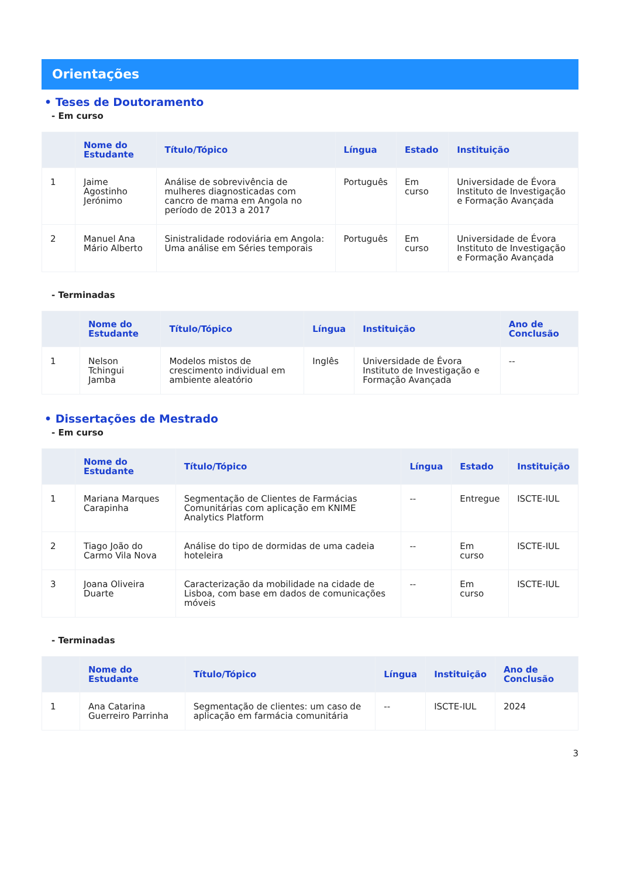Orientações
• Teses de Doutoramento
- Em curso
| | Nome do Estudante | Título/Tópico | Língua | Estado | Instituição |
| --- | --- | --- | --- | --- | --- |
| 1 | Jaime Agostinho Jerónimo | Análise de sobrevivência de mulheres diagnosticadas com cancro de mama em Angola no período de 2013 a 2017 | Português | Em curso | Universidade de Évora Instituto de Investigação e Formação Avançada |
| 2 | Manuel Ana Mário Alberto | Sinistralidade rodoviária em Angola: Uma análise em Séries temporais | Português | Em curso | Universidade de Évora Instituto de Investigação e Formação Avançada |
- Terminadas
| | Nome do Estudante | Título/Tópico | Língua | Instituição | Ano de Conclusão |
| --- | --- | --- | --- | --- | --- |
| 1 | Nelson Tchingui Jamba | Modelos mistos de crescimento individual em ambiente aleatório | Inglês | Universidade de Évora Instituto de Investigação e Formação Avançada | -- |
• Dissertações de Mestrado
- Em curso
| | Nome do Estudante | Título/Tópico | Língua | Estado | Instituição |
| --- | --- | --- | --- | --- | --- |
| 1 | Mariana Marques Carapinha | Segmentação de Clientes de Farmácias Comunitárias com aplicação em KNIME Analytics Platform | -- | Entregue | ISCTE-IUL |
| 2 | Tiago João do Carmo Vila Nova | Análise do tipo de dormidas de uma cadeia hoteleira | -- | Em curso | ISCTE-IUL |
| 3 | Joana Oliveira Duarte | Caracterização da mobilidade na cidade de Lisboa, com base em dados de comunicações móveis | -- | Em curso | ISCTE-IUL |
- Terminadas
| | Nome do Estudante | Título/Tópico | Língua | Instituição | Ano de Conclusão |
| --- | --- | --- | --- | --- | --- |
| 1 | Ana Catarina Guerreiro Parrinha | Segmentação de clientes: um caso de aplicação em farmácia comunitária | -- | ISCTE-IUL | 2024 |
3